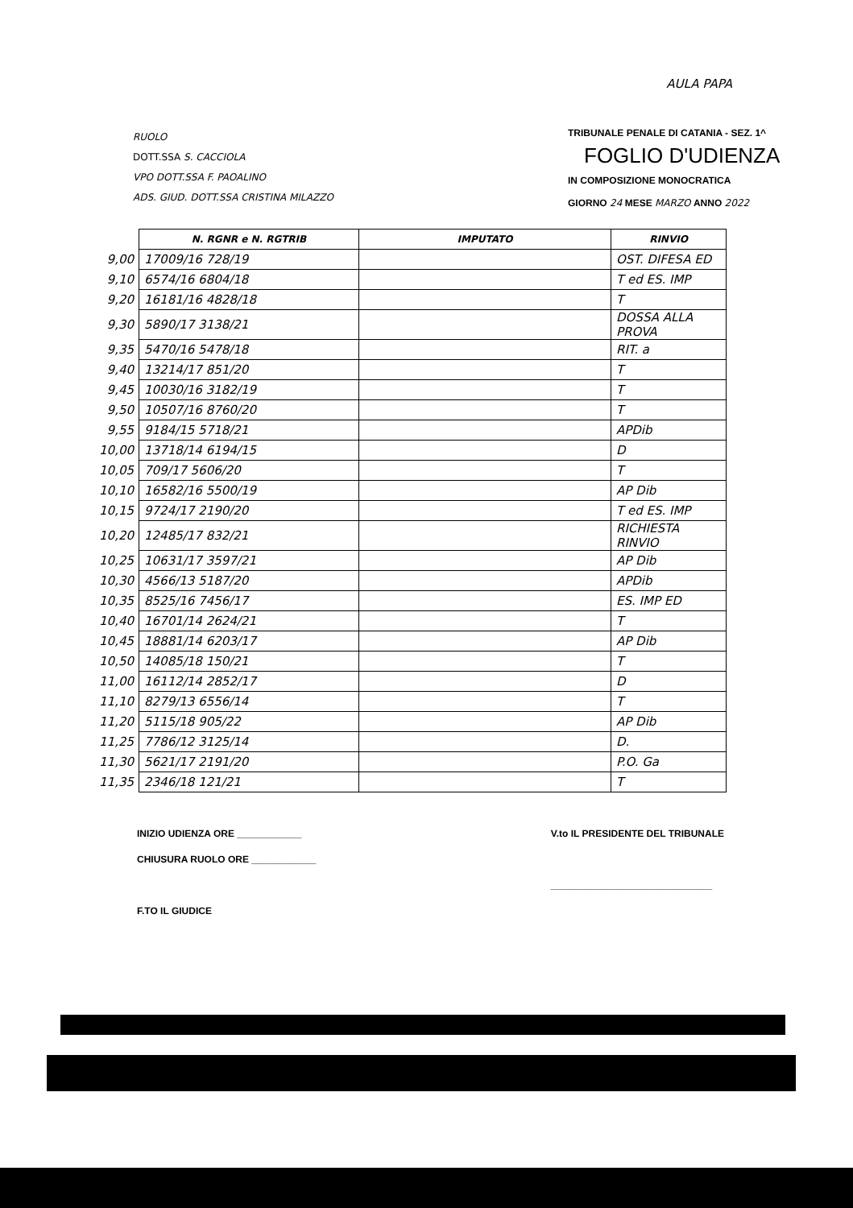AULA PAPA
RUOLO
DOTT.SSA S. CACCIOLA
VPO DOTT.SSA F. PAOALINO
ADS. GIUD. DOTT.SSA CRISTINA MILAZZO
TRIBUNALE PENALE DI CATANIA - SEZ. 1^
FOGLIO D'UDIENZA
IN COMPOSIZIONE MONOCRATICA
GIORNO 24 MESE MARZO ANNO 2022
| | N. RGNR e N. RGTRIB | IMPUTATO | RINVIO |
| 9,00 | 17009/16 728/19 | | OST. DIFESA ED |
| 9,10 | 6574/16 6804/18 | | T ed ES. IMP |
| 9,20 | 16181/16 4828/18 | | T |
| 9,30 | 5890/17 3138/21 | | DOSSA ALLA PROVA |
| 9,35 | 5470/16 5478/18 | | RIT. a |
| 9,40 | 13214/17 851/20 | | T |
| 9,45 | 10030/16 3182/19 | | T |
| 9,50 | 10507/16 8760/20 | | T |
| 9,55 | 9184/15 5718/21 | | APDib |
| 10,00 | 13718/14 6194/15 | | D |
| 10,05 | 709/17 5606/20 | | T |
| 10,10 | 16582/16 5500/19 | | AP Dib |
| 10,15 | 9724/17 2190/20 | | T ed ES. IMP |
| 10,20 | 12485/17 832/21 | | RICHIESTA RINVIO |
| 10,25 | 10631/17 3597/21 | | AP Dib |
| 10,30 | 4566/13 5187/20 | | APDib |
| 10,35 | 8525/16 7456/17 | | ES. IMP ED |
| 10,40 | 16701/14 2624/21 | | T |
| 10,45 | 18881/14 6203/17 | | AP Dib |
| 10,50 | 14085/18 150/21 | | T |
| 11,00 | 16112/14 2852/17 | | D |
| 11,10 | 8279/13 6556/14 | | T |
| 11,20 | 5115/18 905/22 | | AP Dib |
| 11,25 | 7786/12 3125/14 | | D. |
| 11,30 | 5621/17 2191/20 | | P.O. Ga |
| 11,35 | 2346/18 121/21 | | T |
INIZIO UDIENZA ORE ____________
CHIUSURA RUOLO ORE ____________
F.TO IL GIUDICE
V.to IL PRESIDENTE DEL TRIBUNALE
______________________________